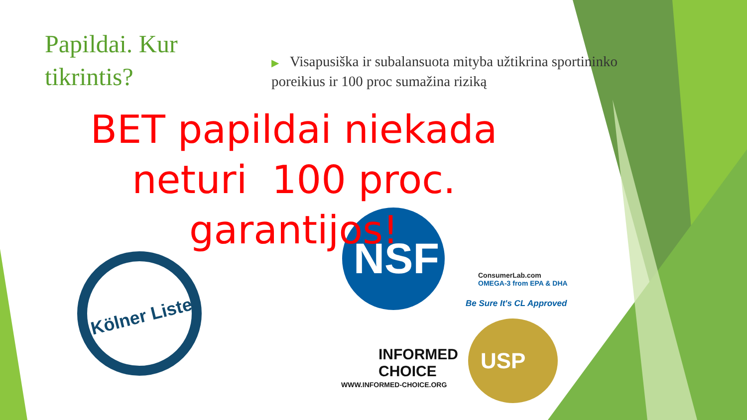Papildai. Kur tikrintis?
▶ Visapusiška ir subalansuota mityba užtikrina sportininko poreikius ir 100 proc sumažina riziką
Kölner Liste
NSF
ConsumerLab.com
OMEGA-3 from EPA & DHA
Be Sure It's CL Approved
INFORMED
CHOICE
WWW.INFORMED-CHOICE.ORG
USP
BET papildai niekada neturi 100 proc. garantijos!